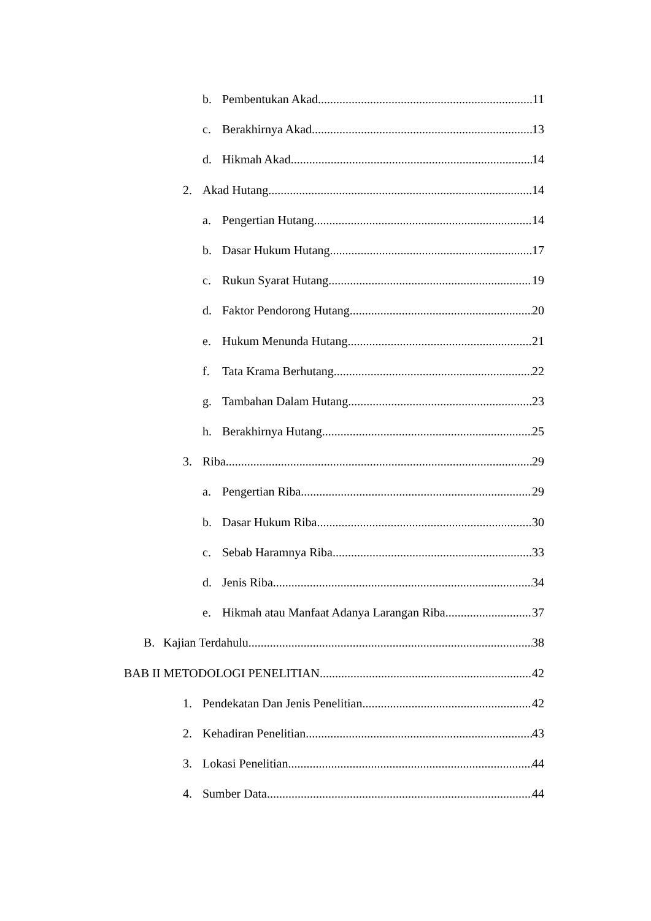b. Pembentukan Akad 11
c. Berakhirnya Akad 13
d. Hikmah Akad 14
2. Akad Hutang 14
a. Pengertian Hutang 14
b. Dasar Hukum Hutang 17
c. Rukun Syarat Hutang 19
d. Faktor Pendorong Hutang 20
e. Hukum Menunda Hutang 21
f. Tata Krama Berhutang 22
g. Tambahan Dalam Hutang 23
h. Berakhirnya Hutang 25
3. Riba 29
a. Pengertian Riba 29
b. Dasar Hukum Riba 30
c. Sebab Haramnya Riba 33
d. Jenis Riba 34
e. Hikmah atau Manfaat Adanya Larangan Riba 37
B. Kajian Terdahulu 38
BAB II METODOLOGI PENELITIAN 42
1. Pendekatan Dan Jenis Penelitian 42
2. Kehadiran Penelitian 43
3. Lokasi Penelitian 44
4. Sumber Data 44